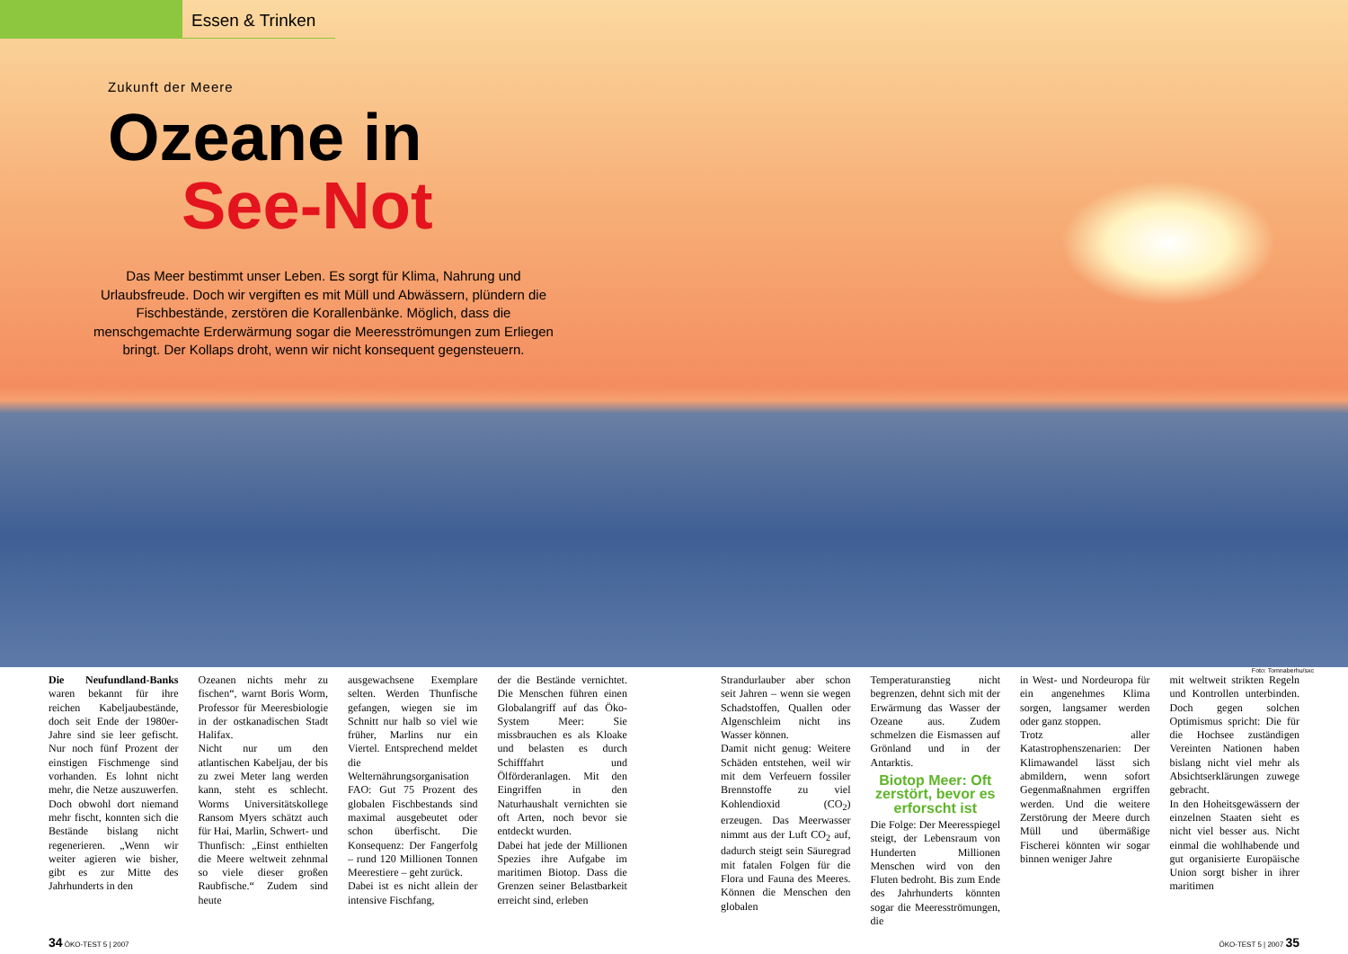Essen & Trinken
Zukunft der Meere
Ozeane in
See-Not
Das Meer bestimmt unser Leben. Es sorgt für Klima, Nahrung und Urlaubsfreude. Doch wir vergiften es mit Müll und Abwässern, plündern die Fischbestände, zerstören die Korallenbänke. Möglich, dass die menschgemachte Erderwärmung sogar die Meeresströmungen zum Erliegen bringt. Der Kollaps droht, wenn wir nicht konsequent gegensteuern.
Foto: Tomnaberhu/sxc
Die Neufundland-Banks waren bekannt für ihre reichen Kabeljaubestände, doch seit Ende der 1980er-Jahre sind sie leer gefischt. Nur noch fünf Prozent der einstigen Fischmenge sind vorhanden. Es lohnt nicht mehr, die Netze auszuwerfen. Doch obwohl dort niemand mehr fischt, konnten sich die Bestände bislang nicht regenerieren. „Wenn wir weiter agieren wie bisher, gibt es zur Mitte des Jahrhunderts in den
Ozeanen nichts mehr zu fischen“, warnt Boris Worm, Professor für Meeresbiologie in der ostkanadischen Stadt Halifax.
Nicht nur um den atlantischen Kabeljau, der bis zu zwei Meter lang werden kann, steht es schlecht. Worms Universitätskollege Ransom Myers schätzt auch für Hai, Marlin, Schwert- und Thunfisch: „Einst enthielten die Meere weltweit zehnmal so viele dieser großen Raubfische.“ Zudem sind heute
ausgewachsene Exemplare selten. Werden Thunfische gefangen, wiegen sie im Schnitt nur halb so viel wie früher, Marlins nur ein Viertel. Entsprechend meldet die Welternährungsorganisation FAO: Gut 75 Prozent des globalen Fischbestands sind maximal ausgebeutet oder schon überfischt. Die Konsequenz: Der Fangerfolg – rund 120 Millionen Tonnen Meerestiere – geht zurück.
Dabei ist es nicht allein der intensive Fischfang,
der die Bestände vernichtet. Die Menschen führen einen Globalangriff auf das Öko-System Meer: Sie missbrauchen es als Kloake und belasten es durch Schifffahrt und Ölförderanlagen. Mit den Eingriffen in den Naturhaushalt vernichten sie oft Arten, noch bevor sie entdeckt wurden.
Dabei hat jede der Millionen Spezies ihre Aufgabe im maritimen Biotop. Dass die Grenzen seiner Belastbarkeit erreicht sind, erleben
Strandurlauber aber schon seit Jahren – wenn sie wegen Schadstoffen, Quallen oder Algenschleim nicht ins Wasser können.
Damit nicht genug: Weitere Schäden entstehen, weil wir mit dem Verfeuern fossiler Brennstoffe zu viel Kohlendioxid (CO<sub>2</sub>) erzeugen. Das Meerwasser nimmt aus der Luft CO<sub>2</sub> auf, dadurch steigt sein Säuregrad mit fatalen Folgen für die Flora und Fauna des Meeres. Können die Menschen den globalen
Temperaturanstieg nicht begrenzen, dehnt sich mit der Erwärmung das Wasser der Ozeane aus. Zudem schmelzen die Eismassen auf Grönland und in der Antarktis.
Biotop Meer: Oft zerstört, bevor es erforscht ist
Die Folge: Der Meeresspiegel steigt, der Lebensraum von Hunderten Millionen Menschen wird von den Fluten bedroht. Bis zum Ende des Jahrhunderts könnten sogar die Meeresströmungen, die
in West- und Nordeuropa für ein angenehmes Klima sorgen, langsamer werden oder ganz stoppen.
Trotz aller Katastrophenszenarien: Der Klimawandel lässt sich abmildern, wenn sofort Gegenmaßnahmen ergriffen werden. Und die weitere Zerstörung der Meere durch Müll und übermäßige Fischerei könnten wir sogar binnen weniger Jahre
mit weltweit strikten Regeln und Kontrollen unterbinden. Doch gegen solchen Optimismus spricht: Die für die Hochsee zuständigen Vereinten Nationen haben bislang nicht viel mehr als Absichtserklärungen zuwege gebracht.
In den Hoheitsgewässern der einzelnen Staaten sieht es nicht viel besser aus. Nicht einmal die wohlhabende und gut organisierte Europäische Union sorgt bisher in ihrer maritimen
34 ÖKO-TEST 5 | 2007 ÖKO-TEST 5 | 2007 35